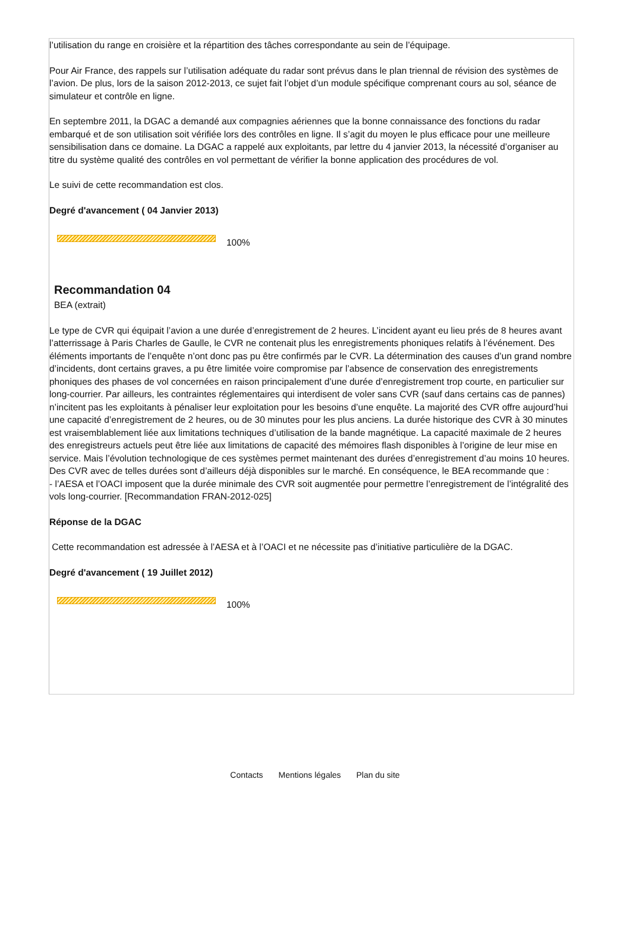l’utilisation du range en croisière et la répartition des tâches correspondante au sein de l’équipage.
Pour Air France, des rappels sur l’utilisation adéquate du radar sont prévus dans le plan triennal de révision des systèmes de l’avion. De plus, lors de la saison 2012-2013, ce sujet fait l’objet d’un module spécifique comprenant cours au sol, séance de simulateur et contrôle en ligne.
En septembre 2011, la DGAC a demandé aux compagnies aériennes que la bonne connaissance des fonctions du radar embarqué et de son utilisation soit vérifiée lors des contrôles en ligne. Il s’agit du moyen le plus efficace pour une meilleure sensibilisation dans ce domaine. La DGAC a rappelé aux exploitants, par lettre du 4 janvier 2013, la nécessité d’organiser au titre du système qualité des contrôles en vol permettant de vérifier la bonne application des procédures de vol.
Le suivi de cette recommandation est clos.
Degré d'avancement ( 04 Janvier 2013)
100%
Recommandation 04
BEA (extrait)
Le type de CVR qui équipait l’avion a une durée d’enregistrement de 2 heures. L’incident ayant eu lieu prés de 8 heures avant l’atterrissage à Paris Charles de Gaulle, le CVR ne contenait plus les enregistrements phoniques relatifs à l’événement. Des éléments importants de l’enquête n’ont donc pas pu être confirmés par le CVR. La détermination des causes d’un grand nombre d’incidents, dont certains graves, a pu être limitée voire compromise par l’absence de conservation des enregistrements phoniques des phases de vol concernées en raison principalement d’une durée d’enregistrement trop courte, en particulier sur long-courrier. Par ailleurs, les contraintes réglementaires qui interdisent de voler sans CVR (sauf dans certains cas de pannes) n’incitent pas les exploitants à pénaliser leur exploitation pour les besoins d’une enquête. La majorité des CVR offre aujourd’hui une capacité d’enregistrement de 2 heures, ou de 30 minutes pour les plus anciens. La durée historique des CVR à 30 minutes est vraisemblablement liée aux limitations techniques d’utilisation de la bande magnétique. La capacité maximale de 2 heures des enregistreurs actuels peut être liée aux limitations de capacité des mémoires flash disponibles à l’origine de leur mise en service. Mais l’évolution technologique de ces systèmes permet maintenant des durées d’enregistrement d’au moins 10 heures. Des CVR avec de telles durées sont d’ailleurs déjà disponibles sur le marché. En conséquence, le BEA recommande que :
- l’AESA et l’OACI imposent que la durée minimale des CVR soit augmentée pour permettre l’enregistrement de l’intégralité des vols long-courrier. [Recommandation FRAN-2012-025]
Réponse de la DGAC
Cette recommandation est adressée à l’AESA et à l’OACI et ne nécessite pas d’initiative particulière de la DGAC.
Degré d'avancement ( 19 Juillet 2012)
100%
Contacts Mentions légales Plan du site